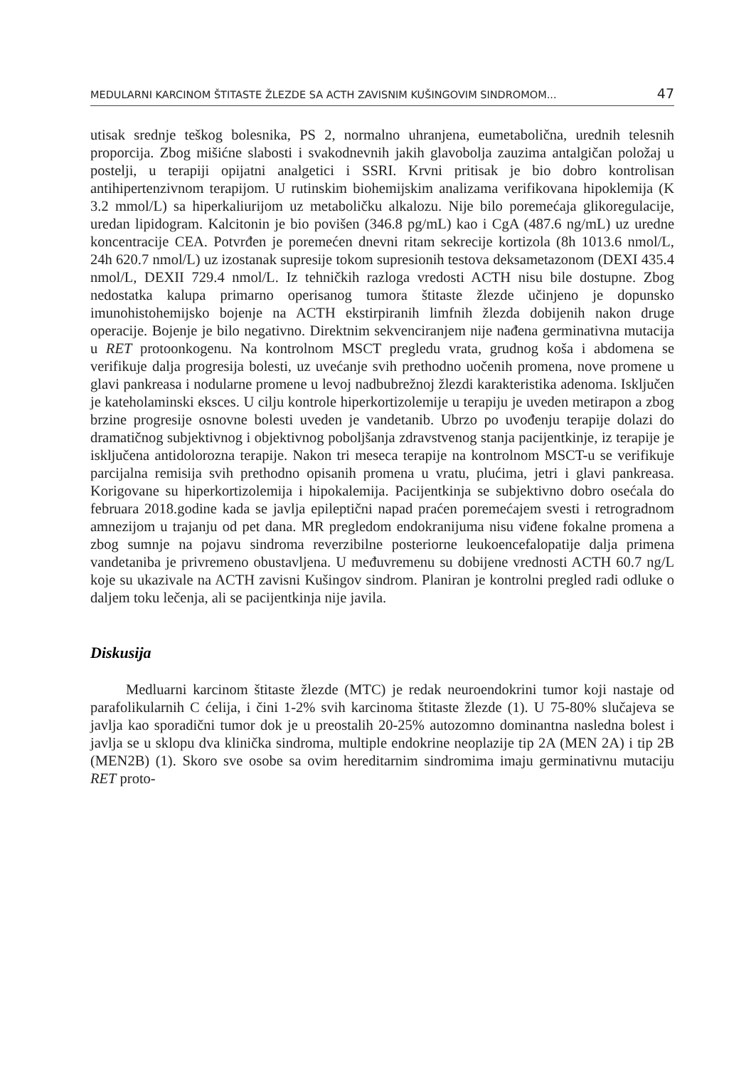MEDULARNI KARCINOM ŠTITASTE ŽLEZDE SA ACTH ZAVISNIM KUŠINGOVIM SINDROMOM... 47
utisak srednje teškog bolesnika, PS 2, normalno uhranjena, eumetabolična, urednih telesnih proporcija. Zbog mišićne slabosti i svakodnevnih jakih glavobolja zauzima antalgičan položaj u postelji, u terapiji opijatni analgetici i SSRI. Krvni pritisak je bio dobro kontrolisan antihipertenzivnom terapijom. U rutinskim biohemijskim analizama verifikovana hipoklemija (K 3.2 mmol/L) sa hiperkaliurijom uz metaboličku alkalozu. Nije bilo poremećaja glikoregulacije, uredan lipidogram. Kalcitonin je bio povišen (346.8 pg/mL) kao i CgA (487.6 ng/mL) uz uredne koncentracije CEA. Potvrđen je poremećen dnevni ritam sekrecije kortizola (8h 1013.6 nmol/L, 24h 620.7 nmol/L) uz izostanak supresije tokom supresionih testova deksametazonom (DEXI 435.4 nmol/L, DEXII 729.4 nmol/L. Iz tehničkih razloga vredosti ACTH nisu bile dostupne. Zbog nedostatka kalupa primarno operisanog tumora štitaste žlezde učinjeno je dopunsko imunohistohemijsko bojenje na ACTH ekstirpiranih limfnih žlezda dobijenih nakon druge operacije. Bojenje je bilo negativno. Direktnim sekvenciranjem nije nađena germinativna mutacija u RET protoonkogenu. Na kontrolnom MSCT pregledu vrata, grudnog koša i abdomena se verifikuje dalja progresija bolesti, uz uvećanje svih prethodno uočenih promena, nove promene u glavi pankreasa i nodularne promene u levoj nadbubrežnoj žlezdi karakteristika adenoma. Isključen je kateholaminski eksces. U cilju kontrole hiperkortizolemije u terapiju je uveden metirapon a zbog brzine progresije osnovne bolesti uveden je vandetanib. Ubrzo po uvođenju terapije dolazi do dramatičnog subjektivnog i objektivnog poboljšanja zdravstvenog stanja pacijentkinje, iz terapije je isključena antidolorozna terapije. Nakon tri meseca terapije na kontrolnom MSCT-u se verifikuje parcijalna remisija svih prethodno opisanih promena u vratu, plućima, jetri i glavi pankreasa. Korigovane su hiperkortizolemija i hipokalemija. Pacijentkinja se subjektivno dobro osećala do februara 2018.godine kada se javlja epileptični napad praćen poremećajem svesti i retrogradnom amnezijom u trajanju od pet dana. MR pregledom endokranijuma nisu viđene fokalne promena a zbog sumnje na pojavu sindroma reverzibilne posteriorne leukoencefalopatije dalja primena vandetaniba je privremeno obustavljena. U međuvremenu su dobijene vrednosti ACTH 60.7 ng/L koje su ukazivale na ACTH zavisni Kušingov sindrom. Planiran je kontrolni pregled radi odluke o daljem toku lečenja, ali se pacijentkinja nije javila.
Diskusija
Medluarni karcinom štitaste žlezde (MTC) je redak neuroendokrini tumor koji nastaje od parafolikularnih C ćelija, i čini 1-2% svih karcinoma štitaste žlezde (1). U 75-80% slučajeva se javlja kao sporadični tumor dok je u preostalih 20-25% autozomno dominantna nasledna bolest i javlja se u sklopu dva klinička sindroma, multiple endokrine neoplazije tip 2A (MEN 2A) i tip 2B (MEN2B) (1). Skoro sve osobe sa ovim hereditarnim sindromima imaju germinativnu mutaciju RET proto-